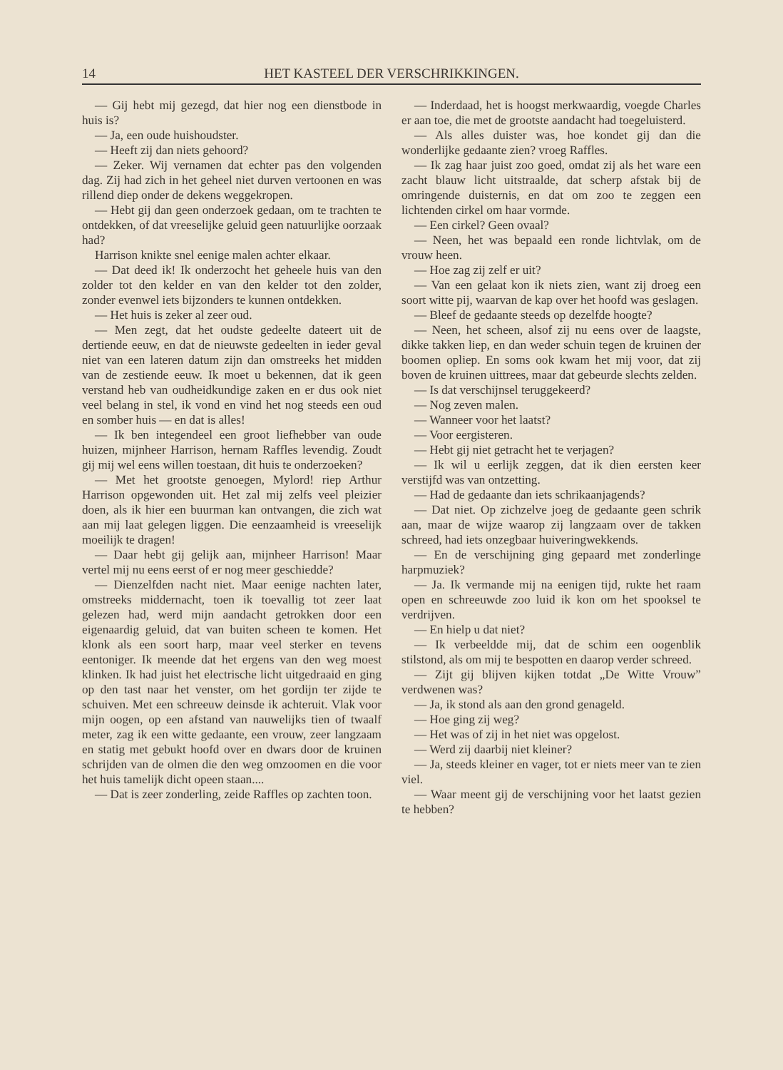14 HET KASTEEL DER VERSCHRIKKINGEN.
— Gij hebt mij gezegd, dat hier nog een dienstbode in huis is?
— Ja, een oude huishoudster.
— Heeft zij dan niets gehoord?
— Zeker. Wij vernamen dat echter pas den volgenden dag. Zij had zich in het geheel niet durven vertoonen en was rillend diep onder de dekens weggekropen.
— Hebt gij dan geen onderzoek gedaan, om te trachten te ontdekken, of dat vreeselijke geluid geen natuurlijke oorzaak had?
Harrison knikte snel eenige malen achter elkaar.
— Dat deed ik! Ik onderzocht het geheele huis van den zolder tot den kelder en van den kelder tot den zolder, zonder evenwel iets bijzonders te kunnen ontdekken.
— Het huis is zeker al zeer oud.
— Men zegt, dat het oudste gedeelte dateert uit de dertiende eeuw, en dat de nieuwste gedeelten in ieder geval niet van een lateren datum zijn dan omstreeks het midden van de zestiende eeuw. Ik moet u bekennen, dat ik geen verstand heb van oudheidkundige zaken en er dus ook niet veel belang in stel, ik vond en vind het nog steeds een oud en somber huis — en dat is alles!
— Ik ben integendeel een groot liefhebber van oude huizen, mijnheer Harrison, hernam Raffles levendig. Zoudt gij mij wel eens willen toestaan, dit huis te onderzoeken?
— Met het grootste genoegen, Mylord! riep Arthur Harrison opgewonden uit. Het zal mij zelfs veel pleizier doen, als ik hier een buurman kan ontvangen, die zich wat aan mij laat gelegen liggen. Die eenzaamheid is vreeselijk moeilijk te dragen!
— Daar hebt gij gelijk aan, mijnheer Harrison! Maar vertel mij nu eens eerst of er nog meer geschiedde?
— Dienzelfden nacht niet. Maar eenige nachten later, omstreeks middernacht, toen ik toevallig tot zeer laat gelezen had, werd mijn aandacht getrokken door een eigenaardig geluid, dat van buiten scheen te komen. Het klonk als een soort harp, maar veel sterker en tevens eentoniger. Ik meende dat het ergens van den weg moest klinken. Ik had juist het electrische licht uitgedraaid en ging op den tast naar het venster, om het gordijn ter zijde te schuiven. Met een schreeuw deinsde ik achteruit. Vlak voor mijn oogen, op een afstand van nauwelijks tien of twaalf meter, zag ik een witte gedaante, een vrouw, zeer langzaam en statig met gebukt hoofd over en dwars door de kruinen schrijden van de olmen die den weg omzoomen en die voor het huis tamelijk dicht opeen staan....
— Dat is zeer zonderling, zeide Raffles op zachten toon.
— Inderdaad, het is hoogst merkwaardig, voegde Charles er aan toe, die met de grootste aandacht had toegeluisterd.
— Als alles duister was, hoe kondet gij dan die wonderlijke gedaante zien? vroeg Raffles.
— Ik zag haar juist zoo goed, omdat zij als het ware een zacht blauw licht uitstraalde, dat scherp afstak bij de omringende duisternis, en dat om zoo te zeggen een lichtenden cirkel om haar vormde.
— Een cirkel? Geen ovaal?
— Neen, het was bepaald een ronde lichtvlak, om de vrouw heen.
— Hoe zag zij zelf er uit?
— Van een gelaat kon ik niets zien, want zij droeg een soort witte pij, waarvan de kap over het hoofd was geslagen.
— Bleef de gedaante steeds op dezelfde hoogte?
— Neen, het scheen, alsof zij nu eens over de laagste, dikke takken liep, en dan weder schuin tegen de kruinen der boomen opliep. En soms ook kwam het mij voor, dat zij boven de kruinen uittrees, maar dat gebeurde slechts zelden.
— Is dat verschijnsel teruggekeerd?
— Nog zeven malen.
— Wanneer voor het laatst?
— Voor eergisteren.
— Hebt gij niet getracht het te verjagen?
— Ik wil u eerlijk zeggen, dat ik dien eersten keer verstijfd was van ontzetting.
— Had de gedaante dan iets schrikaanjagends?
— Dat niet. Op zichzelve joeg de gedaante geen schrik aan, maar de wijze waarop zij langzaam over de takken schreed, had iets onzegbaar huiveringwekkends.
— En de verschijning ging gepaard met zonderlinge harpmuziek?
— Ja. Ik vermande mij na eenigen tijd, rukte het raam open en schreeuwde zoo luid ik kon om het spooksel te verdrijven.
— En hielp u dat niet?
— Ik verbeeldde mij, dat de schim een oogenblik stilstond, als om mij te bespotten en daarop verder schreed.
— Zijt gij blijven kijken totdat „De Witte Vrouw” verdwenen was?
— Ja, ik stond als aan den grond genageld.
— Hoe ging zij weg?
— Het was of zij in het niet was opgelost.
— Werd zij daarbij niet kleiner?
— Ja, steeds kleiner en vager, tot er niets meer van te zien viel.
— Waar meent gij de verschijning voor het laatst gezien te hebben?